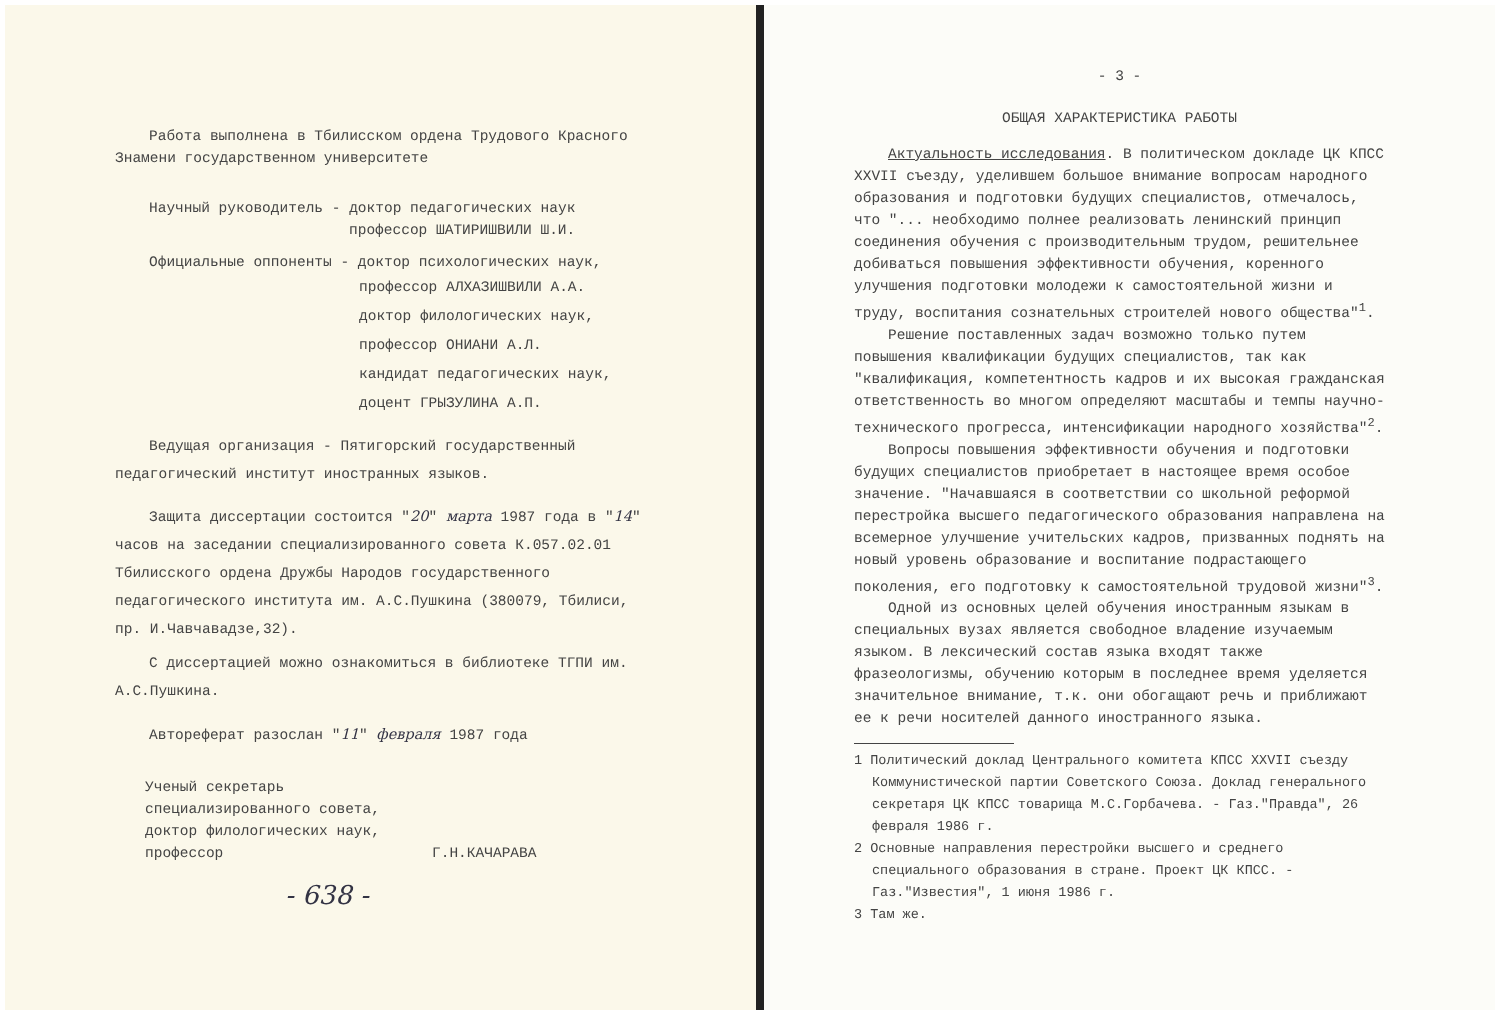Работа выполнена в Тбилисском ордена Трудового Красного Знамени государственном университете
Научный руководитель - доктор педагогических наук
профессор ШАТИРИШВИЛИ Ш.И.
Официальные оппоненты - доктор психологических наук,
профессор АЛХАЗИШВИЛИ А.А.
доктор филологических наук,
профессор ОНИАНИ А.Л.
кандидат педагогических наук,
доцент ГРЫЗУЛИНА А.П.
Ведущая организация - Пятигорский государственный педагогический институт иностранных языков.
Защита диссертации состоится "20" марта 1987 года в "14" часов на заседании специализированного совета К.057.02.01 Тбилисского ордена Дружбы Народов государственного педагогического института им. А.С.Пушкина (380079, Тбилиси, пр. И.Чавчавадзе,32).
С диссертацией можно ознакомиться в библиотеке ТГПИ им. А.С.Пушкина.
Автореферат разослан "11" февраля 1987 года
Ученый секретарь
специализированного совета,
доктор филологических наук,
профессор Г.Н.КАЧАРАВА
- 638 -
- 3 -
ОБЩАЯ ХАРАКТЕРИСТИКА РАБОТЫ
Актуальность исследования. В политическом докладе ЦК КПСС XXVII съезду, уделившем большое внимание вопросам народного образования и подготовки будущих специалистов, отмечалось, что "... необходимо полнее реализовать ленинский принцип соединения обучения с производительным трудом, решительнее добиваться повышения эффективности обучения, коренного улучшения подготовки молодежи к самостоятельной жизни и труду, воспитания сознательных строителей нового общества"<sup>1</sup>.
Решение поставленных задач возможно только путем повышения квалификации будущих специалистов, так как "квалификация, компетентность кадров и их высокая гражданская ответственность во многом определяют масштабы и темпы научно-технического прогресса, интенсификации народного хозяйства"<sup>2</sup>.
Вопросы повышения эффективности обучения и подготовки будущих специалистов приобретает в настоящее время особое значение. "Начавшаяся в соответствии со школьной реформой перестройка высшего педагогического образования направлена на всемерное улучшение учительских кадров, призванных поднять на новый уровень образование и воспитание подрастающего поколения, его подготовку к самостоятельной трудовой жизни"<sup>3</sup>.
Одной из основных целей обучения иностранным языкам в специальных вузах является свободное владение изучаемым языком. В лексический состав языка входят также фразеологизмы, обучению которым в последнее время уделяется значительное внимание, т.к. они обогащают речь и приближают ее к речи носителей данного иностранного языка.
1 Политический доклад Центрального комитета КПСС XXVII съезду Коммунистической партии Советского Союза. Доклад генерального секретаря ЦК КПСС товарища М.С.Горбачева. - Газ."Правда", 26 февраля 1986 г.
2 Основные направления перестройки высшего и среднего специального образования в стране. Проект ЦК КПСС. - Газ."Известия", 1 июня 1986 г.
3 Там же.